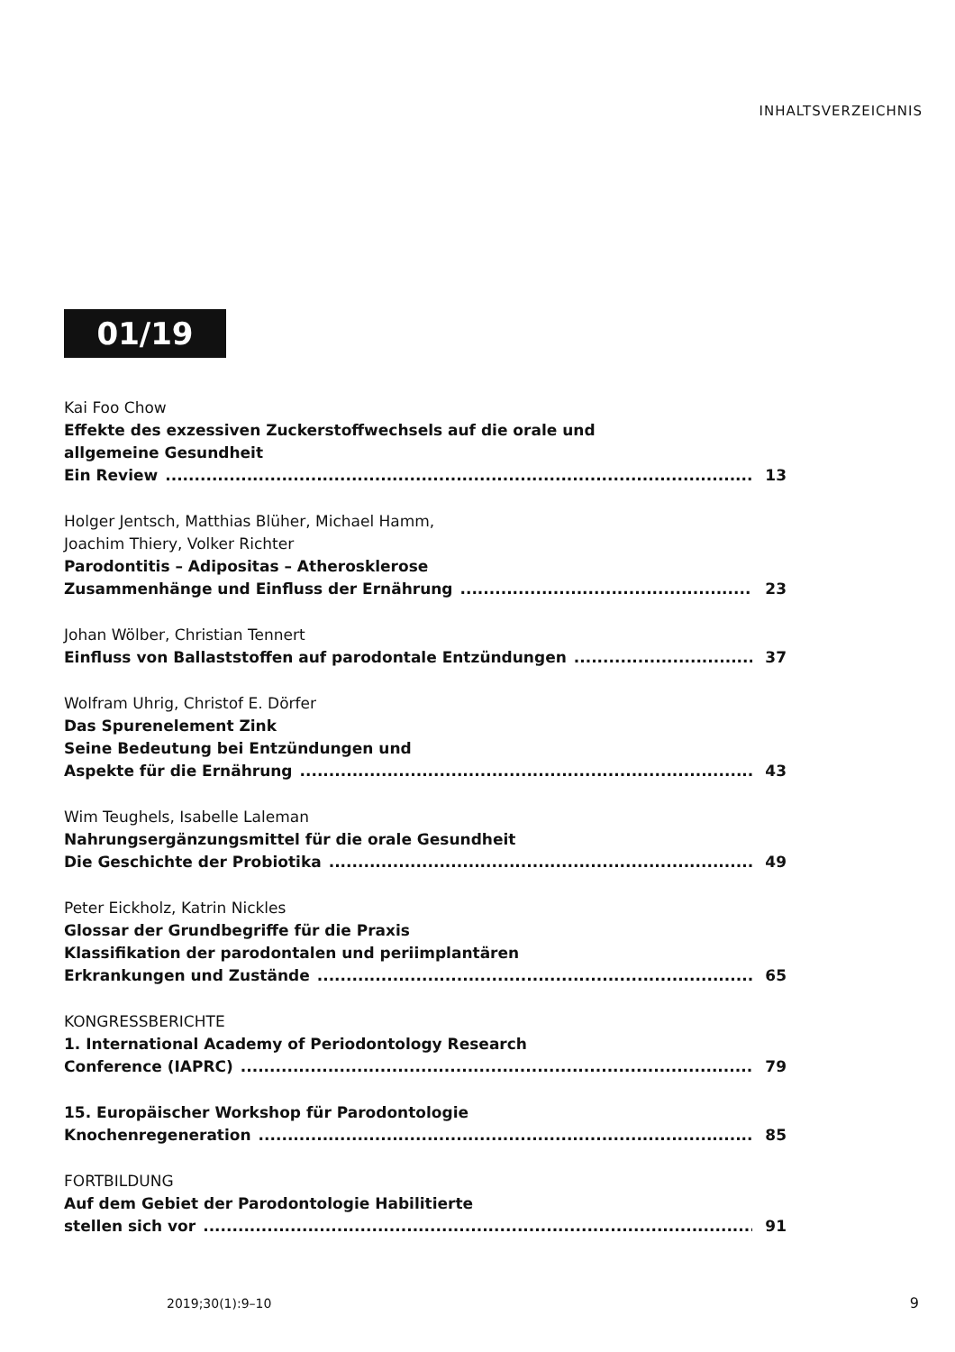INHALTSVERZEICHNIS
01/19
Kai Foo Chow
Effekte des exzessiven Zuckerstoffwechsels auf die orale und
allgemeine Gesundheit
Ein Review 13
Holger Jentsch, Matthias Blüher, Michael Hamm,
Joachim Thiery, Volker Richter
Parodontitis – Adipositas – Atherosklerose
Zusammenhänge und Einfluss der Ernährung 23
Johan Wölber, Christian Tennert
Einfluss von Ballaststoffen auf parodontale Entzündungen 37
Wolfram Uhrig, Christof E. Dörfer
Das Spurenelement Zink
Seine Bedeutung bei Entzündungen und
Aspekte für die Ernährung 43
Wim Teughels, Isabelle Laleman
Nahrungsergänzungsmittel für die orale Gesundheit
Die Geschichte der Probiotika 49
Peter Eickholz, Katrin Nickles
Glossar der Grundbegriffe für die Praxis
Klassifikation der parodontalen und periimplantären
Erkrankungen und Zustände 65
KONGRESSBERICHTE
1. International Academy of Periodontology Research
Conference (IAPRC) 79
15. Europäischer Workshop für Parodontologie
Knochenregeneration 85
FORTBILDUNG
Auf dem Gebiet der Parodontologie Habilitierte
stellen sich vor 91
2019;30(1):9–10 9